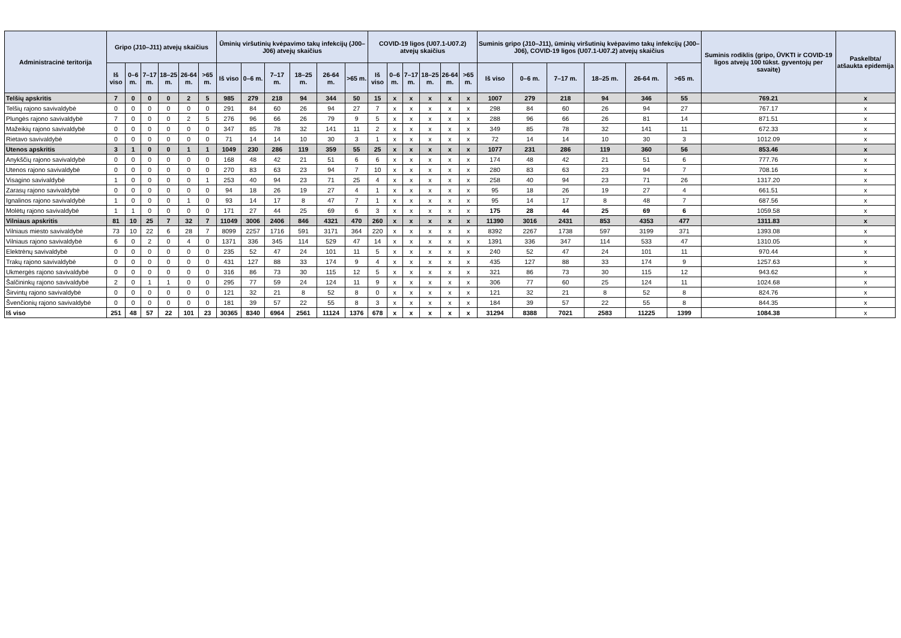| Administracinė teritorija | Gripo (J10–J11) atvejų skaičius | | | | | | Ūminių viršutinių kvėpavimo takų infekcijų (J00–J06) atvejų skaičius | | | | | | COVID-19 ligos (U07.1-U07.2) atvejų skaičius | | | | | | Suminis gripo (J10–J11), ūminių viršutinių kvėpavimo takų infekcijų (J00–J06), COVID-19 ligos (U07.1-U07.2) atvejų skaičius | | | | | | Suminis rodiklis (gripo, ŪVKTI ir COVID-19 ligos atvejų 100 tūkst. gyventojų per savaitę) | Paskelbta/ atšaukta epidemija |
| --- | --- | --- | --- | --- | --- | --- | --- | --- | --- | --- | --- | --- | --- | --- | --- | --- | --- | --- | --- | --- | --- | --- | --- | --- | --- | --- |
| | Iš viso | 0–6 m. | 7–17 m. | 18–25 m. | 26-64 m. | >65 m. | Iš viso | 0–6 m. | 7–17 m. | 18–25 m. | 26-64 m. | >65 m. | Iš viso | 0–6 m. | 7–17 m. | 18–25 m. | 26-64 m. | >65 m. | Iš viso | 0–6 m. | 7–17 m. | 18–25 m. | 26-64 m. | >65 m. | | |
| Telšių apskritis | 7 | 0 | 0 | 0 | 2 | 5 | 985 | 279 | 218 | 94 | 344 | 50 | 15 | x | x | x | x | x | 1007 | 279 | 218 | 94 | 346 | 55 | 769.21 | x |
| Telšių rajono savivaldybė | 0 | 0 | 0 | 0 | 0 | 0 | 291 | 84 | 60 | 26 | 94 | 27 | 7 | x | x | x | x | x | 298 | 84 | 60 | 26 | 94 | 27 | 767.17 | x |
| Plungės rajono savivaldybė | 7 | 0 | 0 | 0 | 2 | 5 | 276 | 96 | 66 | 26 | 79 | 9 | 5 | x | x | x | x | x | 288 | 96 | 66 | 26 | 81 | 14 | 871.51 | x |
| Mažeikių rajono savivaldybė | 0 | 0 | 0 | 0 | 0 | 0 | 347 | 85 | 78 | 32 | 141 | 11 | 2 | x | x | x | x | x | 349 | 85 | 78 | 32 | 141 | 11 | 672.33 | x |
| Rietavo savivaldybė | 0 | 0 | 0 | 0 | 0 | 0 | 71 | 14 | 14 | 10 | 30 | 3 | 1 | x | x | x | x | x | 72 | 14 | 14 | 10 | 30 | 3 | 1012.09 | x |
| Utenos apskritis | 3 | 1 | 0 | 0 | 1 | 1 | 1049 | 230 | 286 | 119 | 359 | 55 | 25 | x | x | x | x | x | 1077 | 231 | 286 | 119 | 360 | 56 | 853.46 | x |
| Anykščių rajono savivaldybė | 0 | 0 | 0 | 0 | 0 | 0 | 168 | 48 | 42 | 21 | 51 | 6 | 6 | x | x | x | x | x | 174 | 48 | 42 | 21 | 51 | 6 | 777.76 | x |
| Utenos rajono savivaldybė | 0 | 0 | 0 | 0 | 0 | 0 | 270 | 83 | 63 | 23 | 94 | 7 | 10 | x | x | x | x | x | 280 | 83 | 63 | 23 | 94 | 7 | 708.16 | x |
| Visagino savivaldybė | 1 | 0 | 0 | 0 | 0 | 1 | 253 | 40 | 94 | 23 | 71 | 25 | 4 | x | x | x | x | x | 258 | 40 | 94 | 23 | 71 | 26 | 1317.20 | x |
| Zarasų rajono savivaldybė | 0 | 0 | 0 | 0 | 0 | 0 | 94 | 18 | 26 | 19 | 27 | 4 | 1 | x | x | x | x | x | 95 | 18 | 26 | 19 | 27 | 4 | 661.51 | x |
| Ignalinos rajono savivaldybė | 1 | 0 | 0 | 0 | 1 | 0 | 93 | 14 | 17 | 8 | 47 | 7 | 1 | x | x | x | x | x | 95 | 14 | 17 | 8 | 48 | 7 | 687.56 | x |
| Molėtų rajono savivaldybė | 1 | 1 | 0 | 0 | 0 | 0 | 171 | 27 | 44 | 25 | 69 | 6 | 3 | x | x | x | x | x | 175 | 28 | 44 | 25 | 69 | 6 | 1059.58 | x |
| Vilniaus apskritis | 81 | 10 | 25 | 7 | 32 | 7 | 11049 | 3006 | 2406 | 846 | 4321 | 470 | 260 | x | x | x | x | x | 11390 | 3016 | 2431 | 853 | 4353 | 477 | 1311.83 | x |
| Vilniaus miesto savivaldybė | 73 | 10 | 22 | 6 | 28 | 7 | 8099 | 2257 | 1716 | 591 | 3171 | 364 | 220 | x | x | x | x | x | 8392 | 2267 | 1738 | 597 | 3199 | 371 | 1393.08 | x |
| Vilniaus rajono savivaldybė | 6 | 0 | 2 | 0 | 4 | 0 | 1371 | 336 | 345 | 114 | 529 | 47 | 14 | x | x | x | x | x | 1391 | 336 | 347 | 114 | 533 | 47 | 1310.05 | x |
| Elektrėnų savivaldybė | 0 | 0 | 0 | 0 | 0 | 0 | 235 | 52 | 47 | 24 | 101 | 11 | 5 | x | x | x | x | x | 240 | 52 | 47 | 24 | 101 | 11 | 970.44 | x |
| Trakų rajono savivaldybė | 0 | 0 | 0 | 0 | 0 | 0 | 431 | 127 | 88 | 33 | 174 | 9 | 4 | x | x | x | x | x | 435 | 127 | 88 | 33 | 174 | 9 | 1257.63 | x |
| Ukmergės rajono savivaldybė | 0 | 0 | 0 | 0 | 0 | 0 | 316 | 86 | 73 | 30 | 115 | 12 | 5 | x | x | x | x | x | 321 | 86 | 73 | 30 | 115 | 12 | 943.62 | x |
| Šalčininkų rajono savivaldybė | 2 | 0 | 1 | 1 | 0 | 0 | 295 | 77 | 59 | 24 | 124 | 11 | 9 | x | x | x | x | x | 306 | 77 | 60 | 25 | 124 | 11 | 1024.68 | x |
| Širvintų rajono savivaldybė | 0 | 0 | 0 | 0 | 0 | 0 | 121 | 32 | 21 | 8 | 52 | 8 | 0 | x | x | x | x | x | 121 | 32 | 21 | 8 | 52 | 8 | 824.76 | x |
| Švenčionių rajono savivaldybė | 0 | 0 | 0 | 0 | 0 | 0 | 181 | 39 | 57 | 22 | 55 | 8 | 3 | x | x | x | x | x | 184 | 39 | 57 | 22 | 55 | 8 | 844.35 | x |
| Iš viso | 251 | 48 | 57 | 22 | 101 | 23 | 30365 | 8340 | 6964 | 2561 | 11124 | 1376 | 678 | x | x | x | x | x | 31294 | 8388 | 7021 | 2583 | 11225 | 1399 | 1084.38 | x |